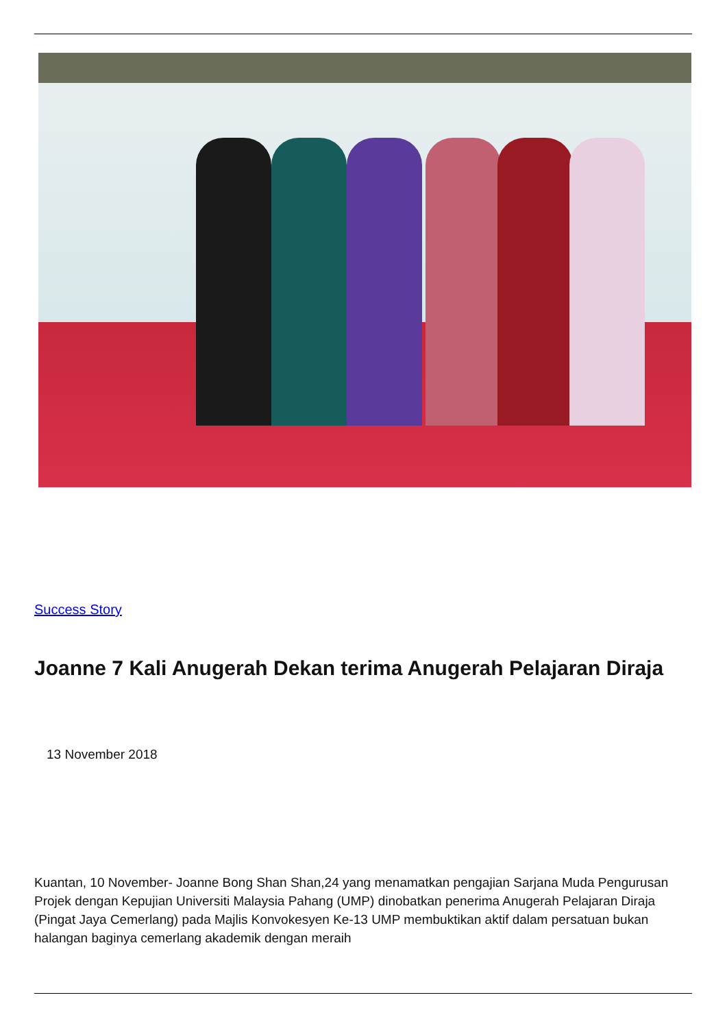Success Story
Joanne 7 Kali Anugerah Dekan terima Anugerah Pelajaran Diraja
13 November 2018
Kuantan, 10 November- Joanne Bong Shan Shan,24 yang menamatkan pengajian Sarjana Muda Pengurusan Projek dengan Kepujian Universiti Malaysia Pahang (UMP) dinobatkan penerima Anugerah Pelajaran Diraja (Pingat Jaya Cemerlang) pada Majlis Konvokesyen Ke-13 UMP membuktikan aktif dalam persatuan bukan halangan baginya cemerlang akademik dengan meraih